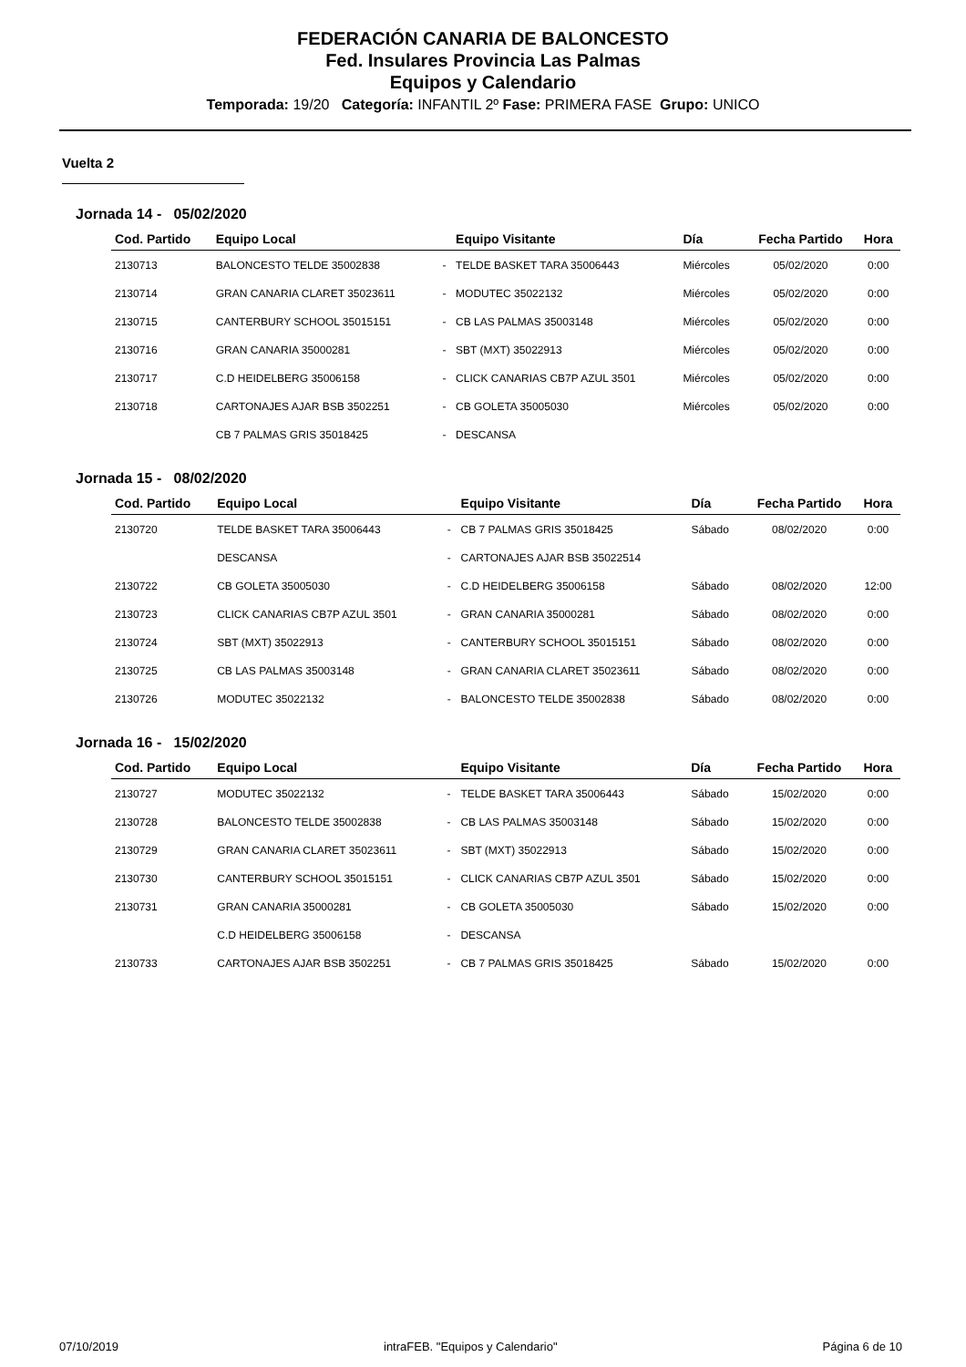FEDERACIÓN CANARIA DE BALONCESTO
Fed. Insulares Provincia Las Palmas
Equipos y Calendario
Temporada: 19/20 Categoría: INFANTIL 2º Fase: PRIMERA FASE Grupo: UNICO
Vuelta 2
Jornada 14 - 05/02/2020
| Cod. Partido | Equipo Local | | Equipo Visitante | Día | Fecha Partido | Hora |
| --- | --- | --- | --- | --- | --- | --- |
| 2130713 | BALONCESTO TELDE 35002838 | - | TELDE BASKET TARA 35006443 | Miércoles | 05/02/2020 | 0:00 |
| 2130714 | GRAN CANARIA CLARET 35023611 | - | MODUTEC 35022132 | Miércoles | 05/02/2020 | 0:00 |
| 2130715 | CANTERBURY SCHOOL 35015151 | - | CB LAS PALMAS 35003148 | Miércoles | 05/02/2020 | 0:00 |
| 2130716 | GRAN CANARIA 35000281 | - | SBT (MXT) 35022913 | Miércoles | 05/02/2020 | 0:00 |
| 2130717 | C.D HEIDELBERG 35006158 | - | CLICK CANARIAS CB7P AZUL 3501 | Miércoles | 05/02/2020 | 0:00 |
| 2130718 | CARTONAJES AJAR BSB 3502251 | - | CB GOLETA 35005030 | Miércoles | 05/02/2020 | 0:00 |
| | CB 7 PALMAS GRIS 35018425 | - | DESCANSA | | | |
Jornada 15 - 08/02/2020
| Cod. Partido | Equipo Local | | Equipo Visitante | Día | Fecha Partido | Hora |
| --- | --- | --- | --- | --- | --- | --- |
| 2130720 | TELDE BASKET TARA 35006443 | - | CB 7 PALMAS GRIS 35018425 | Sábado | 08/02/2020 | 0:00 |
| | DESCANSA | - | CARTONAJES AJAR BSB 35022514 | | | |
| 2130722 | CB GOLETA 35005030 | - | C.D HEIDELBERG 35006158 | Sábado | 08/02/2020 | 12:00 |
| 2130723 | CLICK CANARIAS CB7P AZUL 3501 | - | GRAN CANARIA 35000281 | Sábado | 08/02/2020 | 0:00 |
| 2130724 | SBT (MXT) 35022913 | - | CANTERBURY SCHOOL 35015151 | Sábado | 08/02/2020 | 0:00 |
| 2130725 | CB LAS PALMAS 35003148 | - | GRAN CANARIA CLARET 35023611 | Sábado | 08/02/2020 | 0:00 |
| 2130726 | MODUTEC 35022132 | - | BALONCESTO TELDE 35002838 | Sábado | 08/02/2020 | 0:00 |
Jornada 16 - 15/02/2020
| Cod. Partido | Equipo Local | | Equipo Visitante | Día | Fecha Partido | Hora |
| --- | --- | --- | --- | --- | --- | --- |
| 2130727 | MODUTEC 35022132 | - | TELDE BASKET TARA 35006443 | Sábado | 15/02/2020 | 0:00 |
| 2130728 | BALONCESTO TELDE 35002838 | - | CB LAS PALMAS 35003148 | Sábado | 15/02/2020 | 0:00 |
| 2130729 | GRAN CANARIA CLARET 35023611 | - | SBT (MXT) 35022913 | Sábado | 15/02/2020 | 0:00 |
| 2130730 | CANTERBURY SCHOOL 35015151 | - | CLICK CANARIAS CB7P AZUL 3501 | Sábado | 15/02/2020 | 0:00 |
| 2130731 | GRAN CANARIA 35000281 | - | CB GOLETA 35005030 | Sábado | 15/02/2020 | 0:00 |
| | C.D HEIDELBERG 35006158 | - | DESCANSA | | | |
| 2130733 | CARTONAJES AJAR BSB 3502251 | - | CB 7 PALMAS GRIS 35018425 | Sábado | 15/02/2020 | 0:00 |
07/10/2019 intraFEB. "Equipos y Calendario" Página 6 de 10